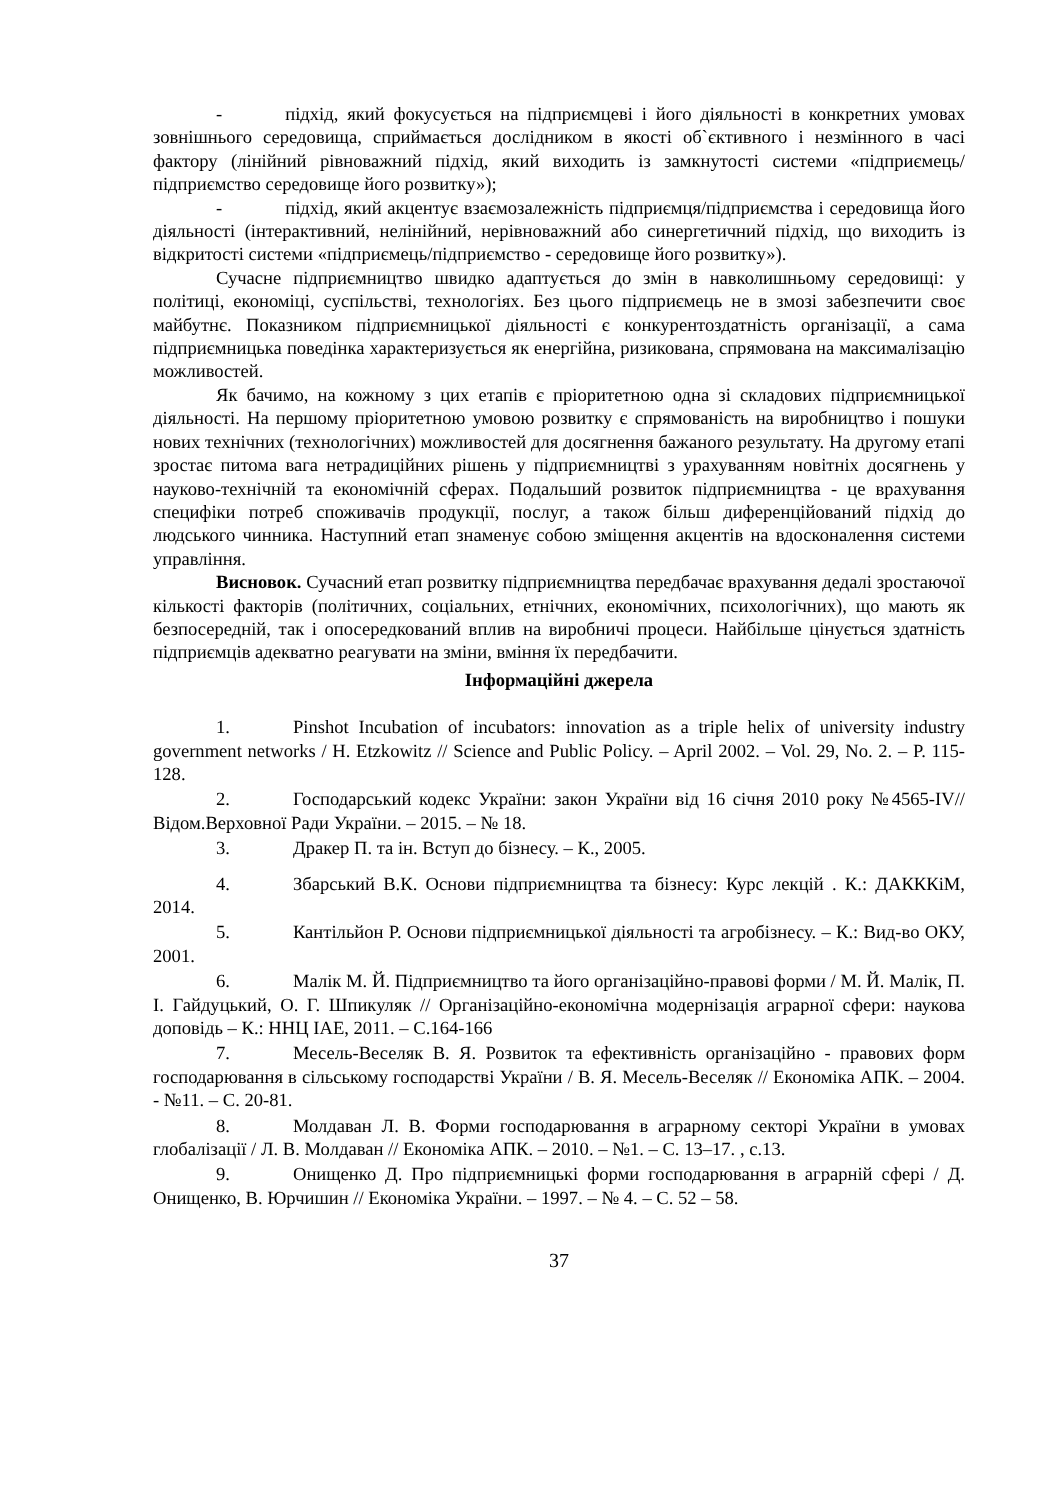- підхід, який фокусується на підприємцеві і його діяльності в конкретних умовах зовнішнього середовища, сприймається дослідником в якості об`єктивного і незмінного в часі фактору (лінійний рівноважний підхід, який виходить із замкнутості системи «підприємець/підприємство середовище його розвитку»);
- підхід, який акцентує взаємозалежність підприємця/підприємства і середовища його діяльності (інтерактивний, нелінійний, нерівноважний або синергетичний підхід, що виходить із відкритості системи «підприємець/підприємство - середовище його розвитку»).
Сучасне підприємництво швидко адаптується до змін в навколишньому середовищі: у політиці, економіці, суспільстві, технологіях. Без цього підприємець не в змозі забезпечити своє майбутнє. Показником підприємницької діяльності є конкурентоздатність організації, а сама підприємницька поведінка характеризується як енергійна, ризикована, спрямована на максималізацію можливостей.
Як бачимо, на кожному з цих етапів є пріоритетною одна зі складових підприємницької діяльності. На першому пріоритетною умовою розвитку є спрямованість на виробництво і пошуки нових технічних (технологічних) можливостей для досягнення бажаного результату. На другому етапі зростає питома вага нетрадиційних рішень у підприємництві з урахуванням новітніх досягнень у науково-технічній та економічній сферах. Подальший розвиток підприємництва - це врахування специфіки потреб споживачів продукції, послуг, а також більш диференційований підхід до людського чинника. Наступний етап знаменує собою зміщення акцентів на вдосконалення системи управління.
Висновок. Сучасний етап розвитку підприємництва передбачає врахування дедалі зростаючої кількості факторів (політичних, соціальних, етнічних, економічних, психологічних), що мають як безпосередній, так і опосередкований вплив на виробничі процеси. Найбільше цінується здатність підприємців адекватно реагувати на зміни, вміння їх передбачити.
Інформаційні джерела
1. Pinshot Incubation of incubators: innovation as a triple helix of university industry government networks / H. Etzkowitz // Science and Public Policy. – April 2002. – Vol. 29, No. 2. – P. 115-128.
2. Господарський кодекс України: закон України від 16 січня 2010 року №4565-IV// Відом.Верховної Ради України. – 2015. – № 18.
3. Дракер П. та ін. Вступ до бізнесу. – К., 2005.
4. Збарський В.К. Основи підприємництва та бізнесу: Курс лекцій . К.: ДАКККіМ, 2014.
5. Кантільйон Р. Основи підприємницької діяльності та агробізнесу. – К.: Вид-во ОКУ, 2001.
6. Малік М. Й. Підприємництво та його організаційно-правові форми / М. Й. Малік, П. І. Гайдуцький, О. Г. Шпикуляк // Організаційно-економічна модернізація аграрної сфери: наукова доповідь – К.: ННЦ ІАЕ, 2011. – С.164-166
7. Месель-Веселяк В. Я. Розвиток та ефективність організаційно - правових форм господарювання в сільському господарстві України / В. Я. Месель-Веселяк // Економіка АПК. – 2004. - №11. – С. 20-81.
8. Молдаван Л. В. Форми господарювання в аграрному секторі України в умовах глобалізації / Л. В. Молдаван // Економіка АПК. – 2010. – №1. – С. 13–17. , с.13.
9. Онищенко Д. Про підприємницькі форми господарювання в аграрній сфері / Д. Онищенко, В. Юрчишин // Економіка України. – 1997. – № 4. – С. 52 – 58.
37